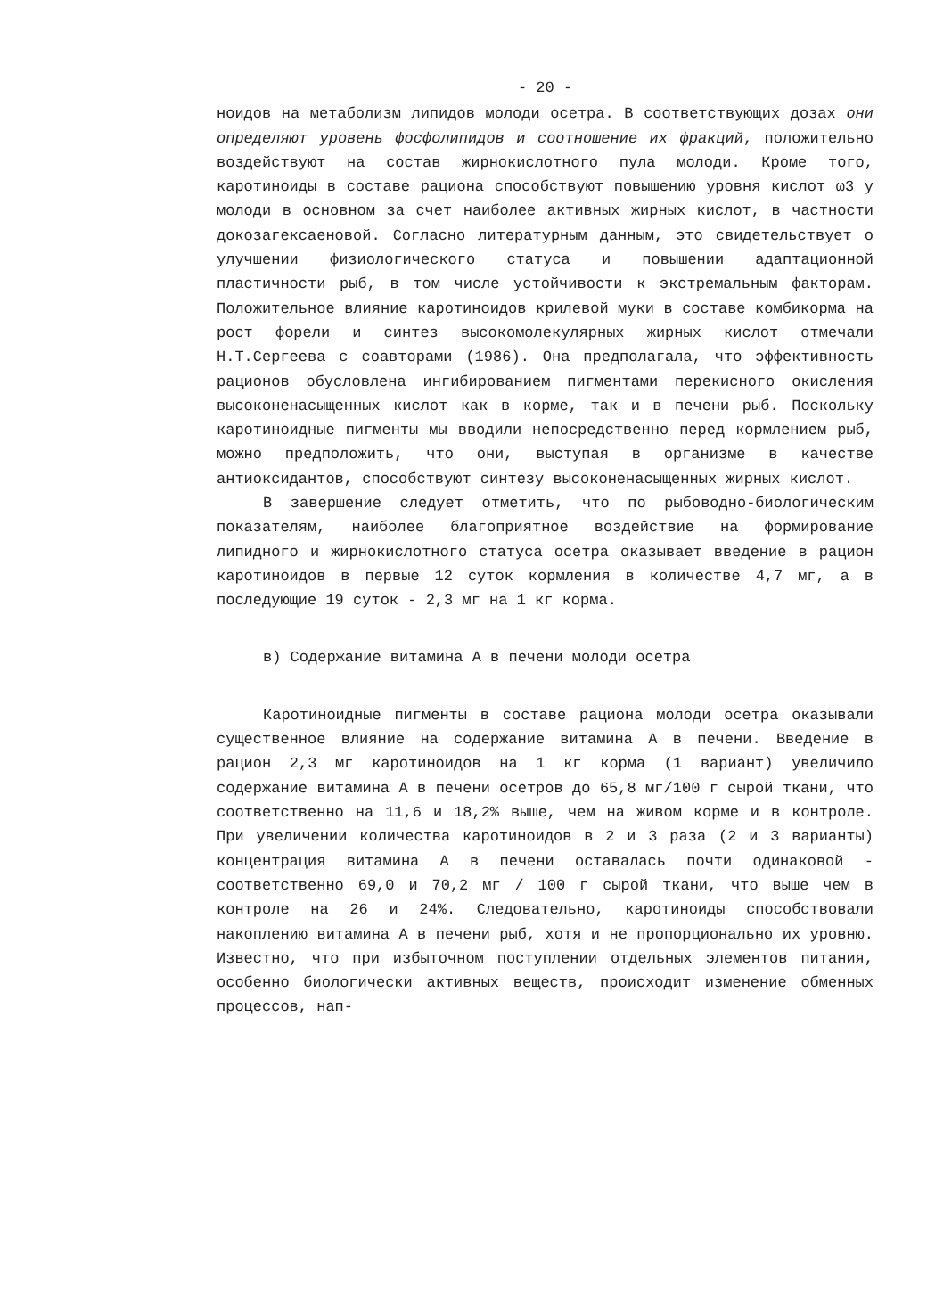- 20 -
ноидов на метаболизм липидов молоди осетра. В соответствующих дозах они определяют уровень фосфолипидов и соотношение их фракций, положительно воздействуют на состав жирнокислотного пула молоди. Кроме того, каротиноиды в составе рациона способствуют повышению уровня кислот ω3 у молоди в основном за счет наиболее активных жирных кислот, в частности докозагексаеновой. Согласно литературным данным, это свидетельствует о улучшении физиологического статуса и повышении адаптационной пластичности рыб, в том числе устойчивости к экстремальным факторам. Положительное влияние каротиноидов крилевой муки в составе комбикорма на рост форели и синтез высокомолекулярных жирных кислот отмечали Н.Т.Сергеева с соавторами (1986). Она предполагала, что эффективность рационов обусловлена ингибированием пигментами перекисного окисления высоконенасыщенных кислот как в корме, так и в печени рыб. Поскольку каротиноидные пигменты мы вводили непосредственно перед кормлением рыб, можно предположить, что они, выступая в организме в качестве антиоксидантов, способствуют синтезу высоконенасыщенных жирных кислот.
В завершение следует отметить, что по рыбоводно-биологическим показателям, наиболее благоприятное воздействие на формирование липидного и жирнокислотного статуса осетра оказывает введение в рацион каротиноидов в первые 12 суток кормления в количестве 4,7 мг, а в последующие 19 суток - 2,3 мг на 1 кг корма.
в) Содержание витамина А в печени молоди осетра
Каротиноидные пигменты в составе рациона молоди осетра оказывали существенное влияние на содержание витамина А в печени. Введение в рацион 2,3 мг каротиноидов на 1 кг корма (1 вариант) увеличило содержание витамина А в печени осетров до 65,8 мг/100 г сырой ткани, что соответственно на 11,6 и 18,2% выше, чем на живом корме и в контроле. При увеличении количества каротиноидов в 2 и 3 раза (2 и 3 варианты) концентрация витамина А в печени оставалась почти одинаковой - соответственно 69,0 и 70,2 мг / 100 г сырой ткани, что выше чем в контроле на 26 и 24%. Следовательно, каротиноиды способствовали накоплению витамина А в печени рыб, хотя и не пропорционально их уровню. Известно, что при избыточном поступлении отдельных элементов питания, особенно биологически активных веществ, происходит изменение обменных процессов, нап-